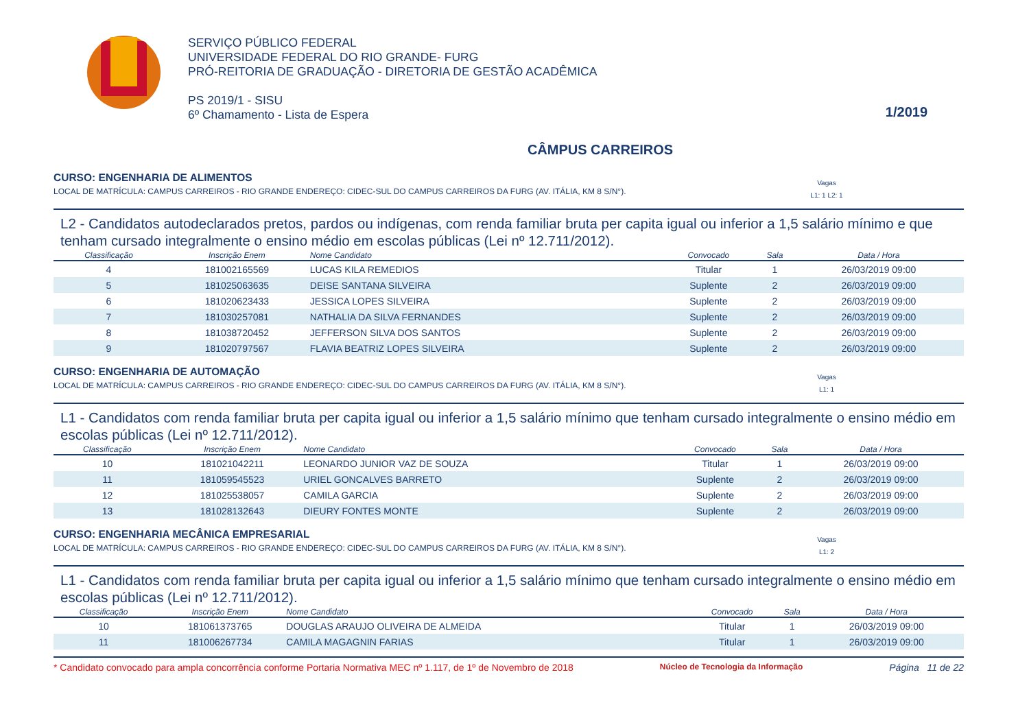SERVIÇO PÚBLICO FEDERAL
UNIVERSIDADE FEDERAL DO RIO GRANDE- FURG
PRÓ-REITORIA DE GRADUAÇÃO - DIRETORIA DE GESTÃO ACADÊMICA
PS 2019/1 - SISU
6º Chamamento - Lista de Espera
1/2019
CÂMPUS CARREIROS
CURSO: ENGENHARIA DE ALIMENTOS
LOCAL DE MATRÍCULA: CAMPUS CARREIROS - RIO GRANDE ENDEREÇO: CIDEC-SUL DO CAMPUS CARREIROS DA FURG (AV. ITÁLIA, KM 8 S/N°). Vagas
L1: 1 L2: 1
L2 - Candidatos autodeclarados pretos, pardos ou indígenas, com renda familiar bruta per capita igual ou inferior a 1,5 salário mínimo e que tenham cursado integralmente o ensino médio em escolas públicas (Lei nº 12.711/2012).
| Classificação | Inscrição Enem | Nome Candidato | Convocado | Sala | Data / Hora |
| --- | --- | --- | --- | --- | --- |
| 4 | 181002165569 | LUCAS KILA REMEDIOS | Titular | 1 | 26/03/2019 09:00 |
| 5 | 181025063635 | DEISE SANTANA SILVEIRA | Suplente | 2 | 26/03/2019 09:00 |
| 6 | 181020623433 | JESSICA LOPES SILVEIRA | Suplente | 2 | 26/03/2019 09:00 |
| 7 | 181030257081 | NATHALIA DA SILVA FERNANDES | Suplente | 2 | 26/03/2019 09:00 |
| 8 | 181038720452 | JEFFERSON SILVA DOS SANTOS | Suplente | 2 | 26/03/2019 09:00 |
| 9 | 181020797567 | FLAVIA BEATRIZ LOPES SILVEIRA | Suplente | 2 | 26/03/2019 09:00 |
CURSO: ENGENHARIA DE AUTOMAÇÃO
LOCAL DE MATRÍCULA: CAMPUS CARREIROS - RIO GRANDE ENDEREÇO: CIDEC-SUL DO CAMPUS CARREIROS DA FURG (AV. ITÁLIA, KM 8 S/N°). Vagas
L1: 1
L1 - Candidatos com renda familiar bruta per capita igual ou inferior a 1,5 salário mínimo que tenham cursado integralmente o ensino médio em escolas públicas (Lei nº 12.711/2012).
| Classificação | Inscrição Enem | Nome Candidato | Convocado | Sala | Data / Hora |
| --- | --- | --- | --- | --- | --- |
| 10 | 181021042211 | LEONARDO JUNIOR VAZ DE SOUZA | Titular | 1 | 26/03/2019 09:00 |
| 11 | 181059545523 | URIEL GONCALVES BARRETO | Suplente | 2 | 26/03/2019 09:00 |
| 12 | 181025538057 | CAMILA GARCIA | Suplente | 2 | 26/03/2019 09:00 |
| 13 | 181028132643 | DIEURY FONTES MONTE | Suplente | 2 | 26/03/2019 09:00 |
CURSO: ENGENHARIA MECÂNICA EMPRESARIAL
LOCAL DE MATRÍCULA: CAMPUS CARREIROS - RIO GRANDE ENDEREÇO: CIDEC-SUL DO CAMPUS CARREIROS DA FURG (AV. ITÁLIA, KM 8 S/N°). Vagas
L1: 2
L1 - Candidatos com renda familiar bruta per capita igual ou inferior a 1,5 salário mínimo que tenham cursado integralmente o ensino médio em escolas públicas (Lei nº 12.711/2012).
| Classificação | Inscrição Enem | Nome Candidato | Convocado | Sala | Data / Hora |
| --- | --- | --- | --- | --- | --- |
| 10 | 181061373765 | DOUGLAS ARAUJO OLIVEIRA DE ALMEIDA | Titular | 1 | 26/03/2019 09:00 |
| 11 | 181006267734 | CAMILA MAGAGNIN FARIAS | Titular | 1 | 26/03/2019 09:00 |
* Candidato convocado para ampla concorrência conforme Portaria Normativa MEC nº 1.117, de 1º de Novembro de 2018 Núcleo de Tecnologia da Informação Página 11 de 22